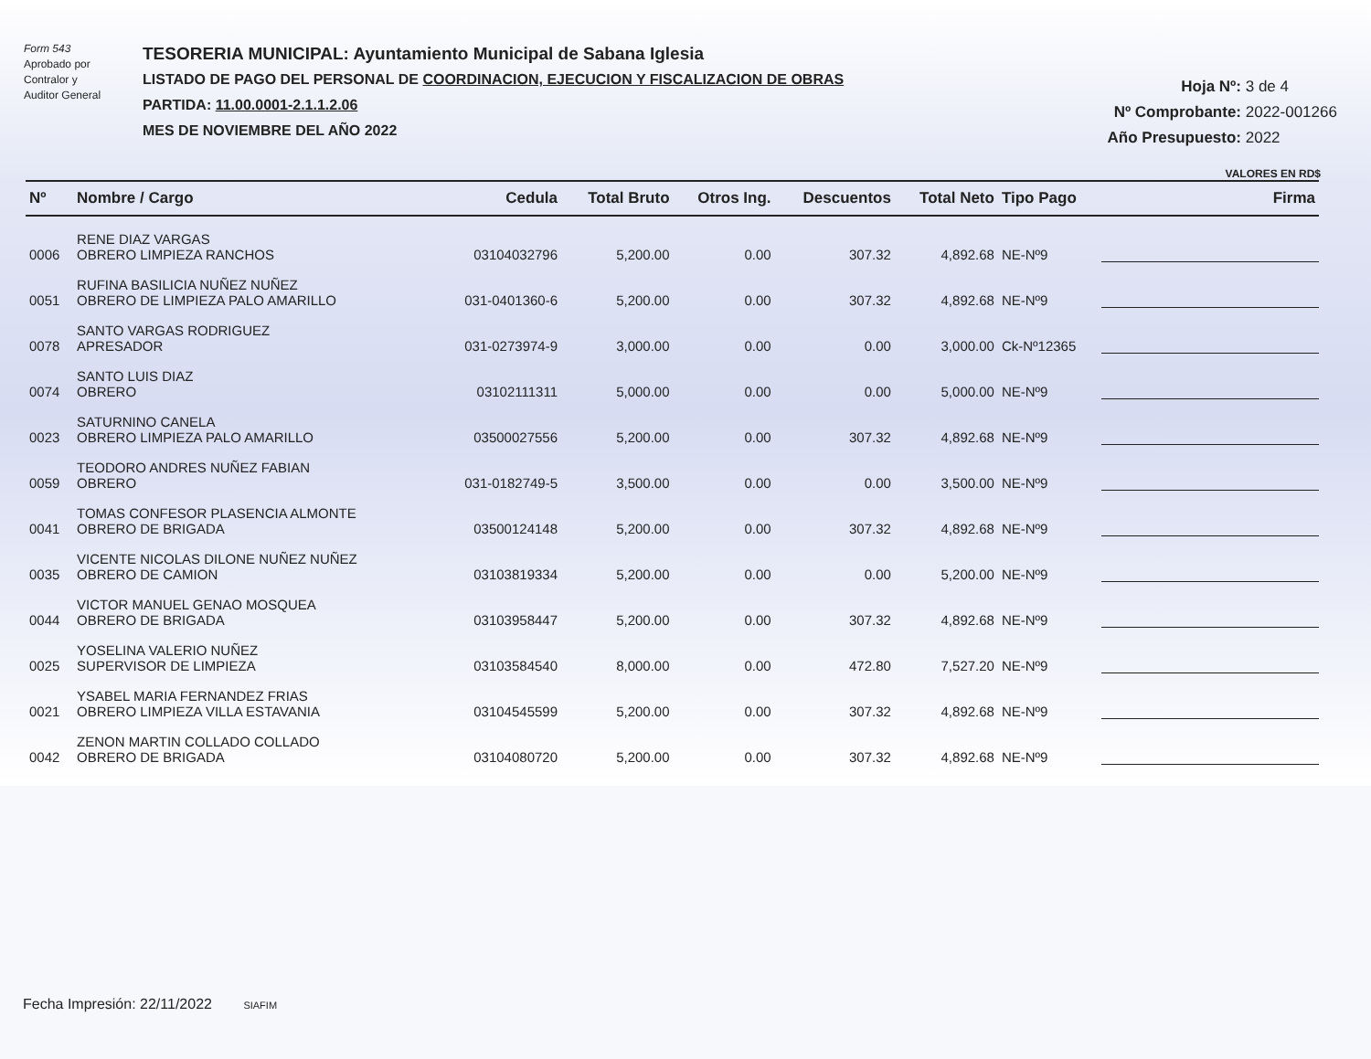Form 543
Aprobado por
Contralor y
Auditor General
TESORERIA MUNICIPAL: Ayuntamiento Municipal de Sabana Iglesia
LISTADO DE PAGO DEL PERSONAL DE COORDINACION, EJECUCION Y FISCALIZACION DE OBRAS
PARTIDA: 11.00.0001-2.1.1.2.06
MES DE NOVIEMBRE DEL AÑO 2022
Hoja Nº: 3 de 4
Nº Comprobante: 2022-001266
Año Presupuesto: 2022
VALORES EN RD$
| Nº | Nombre / Cargo | Cedula | Total Bruto | Otros Ing. | Descuentos | Total Neto | Tipo Pago | Firma |
| --- | --- | --- | --- | --- | --- | --- | --- | --- |
| 0006 | RENE DIAZ VARGAS OBRERO LIMPIEZA RANCHOS | 03104032796 | 5,200.00 | 0.00 | 307.32 | 4,892.68 | NE-Nº9 | |
| 0051 | RUFINA BASILICIA NUÑEZ NUÑEZ OBRERO DE LIMPIEZA PALO AMARILLO | 031-0401360-6 | 5,200.00 | 0.00 | 307.32 | 4,892.68 | NE-Nº9 | |
| 0078 | SANTO VARGAS RODRIGUEZ APRESADOR | 031-0273974-9 | 3,000.00 | 0.00 | 0.00 | 3,000.00 | Ck-Nº12365 | |
| 0074 | SANTO LUIS DIAZ OBRERO | 03102111311 | 5,000.00 | 0.00 | 0.00 | 5,000.00 | NE-Nº9 | |
| 0023 | SATURNINO CANELA OBRERO LIMPIEZA PALO AMARILLO | 03500027556 | 5,200.00 | 0.00 | 307.32 | 4,892.68 | NE-Nº9 | |
| 0059 | TEODORO ANDRES NUÑEZ FABIAN OBRERO | 031-0182749-5 | 3,500.00 | 0.00 | 0.00 | 3,500.00 | NE-Nº9 | |
| 0041 | TOMAS CONFESOR PLASENCIA ALMONTE OBRERO DE BRIGADA | 03500124148 | 5,200.00 | 0.00 | 307.32 | 4,892.68 | NE-Nº9 | |
| 0035 | VICENTE NICOLAS DILONE NUÑEZ NUÑEZ OBRERO DE CAMION | 03103819334 | 5,200.00 | 0.00 | 0.00 | 5,200.00 | NE-Nº9 | |
| 0044 | VICTOR MANUEL GENAO MOSQUEA OBRERO DE BRIGADA | 03103958447 | 5,200.00 | 0.00 | 307.32 | 4,892.68 | NE-Nº9 | |
| 0025 | YOSELINA VALERIO NUÑEZ SUPERVISOR DE LIMPIEZA | 03103584540 | 8,000.00 | 0.00 | 472.80 | 7,527.20 | NE-Nº9 | |
| 0021 | YSABEL MARIA FERNANDEZ FRIAS OBRERO LIMPIEZA VILLA ESTAVANIA | 03104545599 | 5,200.00 | 0.00 | 307.32 | 4,892.68 | NE-Nº9 | |
| 0042 | ZENON MARTIN COLLADO COLLADO OBRERO DE BRIGADA | 03104080720 | 5,200.00 | 0.00 | 307.32 | 4,892.68 | NE-Nº9 | |
Fecha Impresión: 22/11/2022 SIAFIM